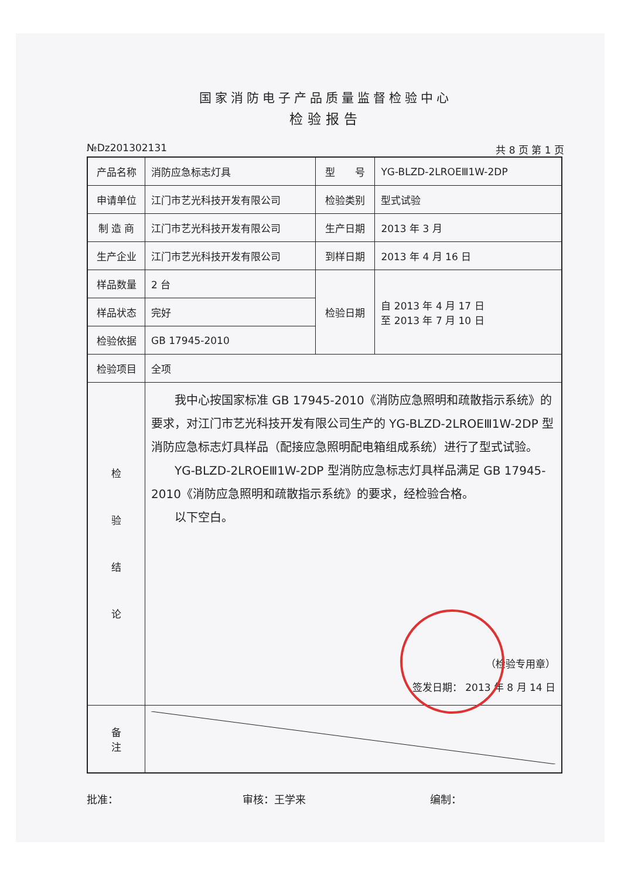国家消防电子产品质量监督检验中心
检验报告
№Dz201302131 共 8 页 第 1 页
| 产品名称 | 消防应急标志灯具 | 型 号 | YG-BLZD-2LROEⅢ1W-2DP |
| 申请单位 | 江门市艺光科技开发有限公司 | 检验类别 | 型式试验 |
| 制 造 商 | 江门市艺光科技开发有限公司 | 生产日期 | 2013 年 3 月 |
| 生产企业 | 江门市艺光科技开发有限公司 | 到样日期 | 2013 年 4 月 16 日 |
| 样品数量 | 2 台 | 检验日期 | 自 2013 年 4 月 17 日 至 2013 年 7 月 10 日 |
| 样品状态 | 完好 | | |
| 检验依据 | GB 17945-2010 | | |
| 检验项目 | 全项 | | |
| 检 验 结 论 | 我中心按国家标准 GB 17945-2010《消防应急照明和疏散指示系统》的要求，对江门市艺光科技开发有限公司生产的 YG-BLZD-2LROEⅢ1W-2DP 型消防应急标志灯具样品（配接应急照明配电箱组成系统）进行了型式试验。 YG-BLZD-2LROEⅢ1W-2DP 型消防应急标志灯具样品满足 GB 17945-2010《消防应急照明和疏散指示系统》的要求，经检验合格。 以下空白。 （检验专用章） 签发日期： 2013 年 8 月 14 日 | | |
| 备 注 | | | |
批准： 审核：王学来 编制：